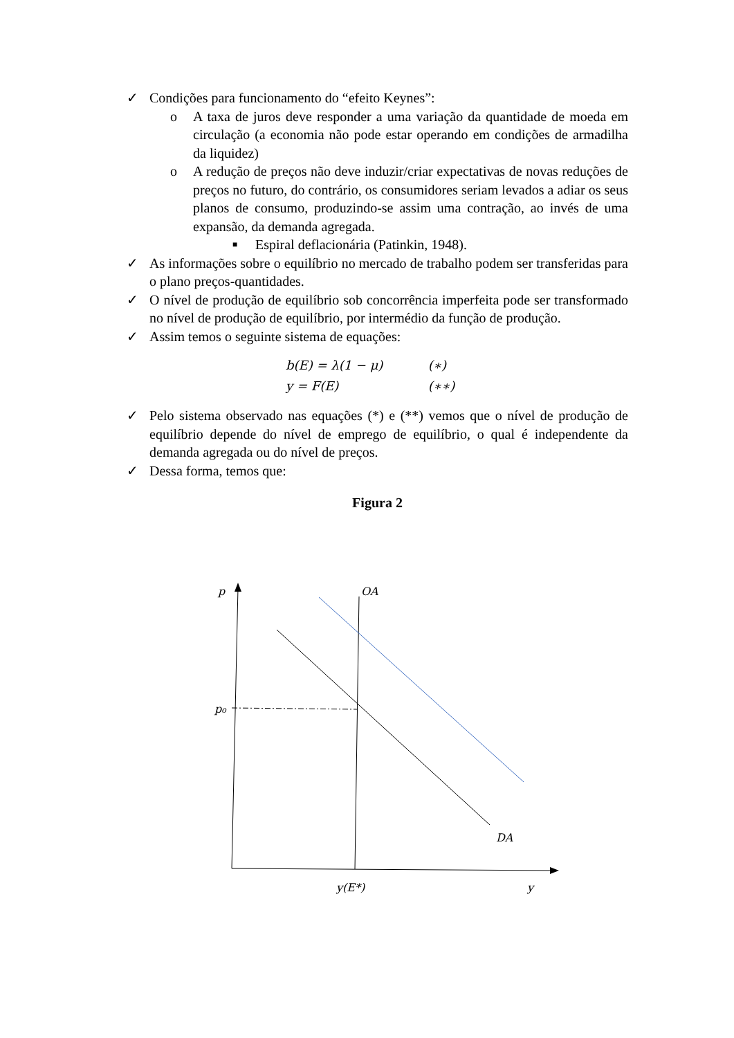✓ Condições para funcionamento do “efeito Keynes”:
o A taxa de juros deve responder a uma variação da quantidade de moeda em circulação (a economia não pode estar operando em condições de armadilha da liquidez)
o A redução de preços não deve induzir/criar expectativas de novas reduções de preços no futuro, do contrário, os consumidores seriam levados a adiar os seus planos de consumo, produzindo-se assim uma contração, ao invés de uma expansão, da demanda agregada.
■ Espiral deflacionária (Patinkin, 1948).
✓ As informações sobre o equilíbrio no mercado de trabalho podem ser transferidas para o plano preços-quantidades.
✓ O nível de produção de equilíbrio sob concorrência imperfeita pode ser transformado no nível de produção de equilíbrio, por intermédio da função de produção.
✓ Assim temos o seguinte sistema de equações:
b(E) = λ(1 − μ) (∗)
y = F(E) (∗∗)
✓ Pelo sistema observado nas equações (*) e (**) vemos que o nível de produção de equilíbrio depende do nível de emprego de equilíbrio, o qual é independente da demanda agregada ou do nível de preços.
✓ Dessa forma, temos que:
Figura 2
p
OA
p₀
DA
y(E*)
y